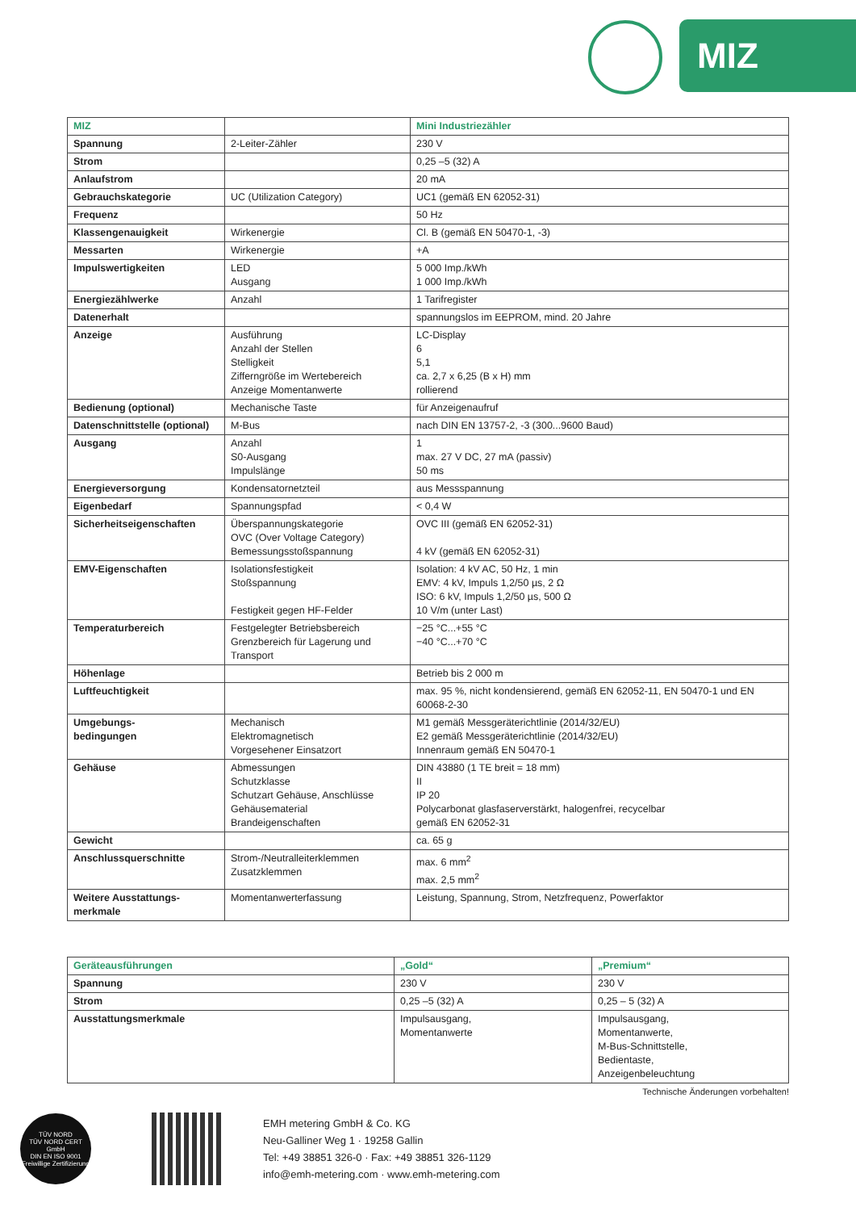MIZ
| MIZ | | Mini Industriezähler |
| --- | --- | --- |
| Spannung | 2-Leiter-Zähler | 230 V |
| Strom | | 0,25 –5 (32) A |
| Anlaufstrom | | 20 mA |
| Gebrauchskategorie | UC (Utilization Category) | UC1 (gemäß EN 62052-31) |
| Frequenz | | 50 Hz |
| Klassengenauigkeit | Wirkenergie | Cl. B (gemäß EN 50470-1, -3) |
| Messarten | Wirkenergie | +A |
| Impulswertigkeiten | LED Ausgang | 5 000 Imp./kWh 1 000 Imp./kWh |
| Energiezählwerke | Anzahl | 1 Tarifregister |
| Datenerhalt | | spannungslos im EEPROM, mind. 20 Jahre |
| Anzeige | Ausführung Anzahl der Stellen Stelligkeit Zifferngröße im Wertebereich Anzeige Momentanwerte | LC-Display 6 5,1 ca. 2,7 x 6,25 (B x H) mm rollierend |
| Bedienung (optional) | Mechanische Taste | für Anzeigenaufruf |
| Datenschnittstelle (optional) | M-Bus | nach DIN EN 13757-2, -3 (300...9600 Baud) |
| Ausgang | Anzahl S0-Ausgang Impulslänge | 1 max. 27 V DC, 27 mA (passiv) 50 ms |
| Energieversorgung | Kondensatornetzteil | aus Messspannung |
| Eigenbedarf | Spannungspfad | < 0,4 W |
| Sicherheitseigenschaften | Überspannungskategorie OVC (Over Voltage Category) Bemessungsstoßspannung | OVC III (gemäß EN 62052-31) 4 kV (gemäß EN 62052-31) |
| EMV-Eigenschaften | Isolationsfestigkeit Stoßspannung Festigkeit gegen HF-Felder | Isolation: 4 kV AC, 50 Hz, 1 min EMV: 4 kV, Impuls 1,2/50 µs, 2 Ω ISO: 6 kV, Impuls 1,2/50 µs, 500 Ω 10 V/m (unter Last) |
| Temperaturbereich | Festgelegter Betriebsbereich Grenzbereich für Lagerung und Transport | −25 °C...+55 °C −40 °C...+70 °C |
| Höhenlage | | Betrieb bis 2 000 m |
| Luftfeuchtigkeit | | max. 95 %, nicht kondensierend, gemäß EN 62052-11, EN 50470-1 und EN 60068-2-30 |
| Umgebungs- bedingungen | Mechanisch Elektromagnetisch Vorgesehener Einsatzort | M1 gemäß Messgeräterichtlinie (2014/32/EU) E2 gemäß Messgeräterichtlinie (2014/32/EU) Innenraum gemäß EN 50470-1 |
| Gehäuse | Abmessungen Schutzklasse Schutzart Gehäuse, Anschlüsse Gehäusematerial Brandeigenschaften | DIN 43880 (1 TE breit = 18 mm) II IP 20 Polycarbonat glasfaserverstärkt, halogenfrei, recycelbar gemäß EN 62052-31 |
| Gewicht | | ca. 65 g |
| Anschlussquerschnitte | Strom-/Neutralleiterklemmen Zusatzklemmen | max. 6 mm<sup>2</sup> max. 2,5 mm<sup>2</sup> |
| Weitere Ausstattungs- merkmale | Momentanwerterfassung | Leistung, Spannung, Strom, Netzfrequenz, Powerfaktor |
| Geräteausführungen | „Gold“ | „Premium“ |
| --- | --- | --- |
| Spannung | 230 V | 230 V |
| Strom | 0,25 –5 (32) A | 0,25 – 5 (32) A |
| Ausstattungsmerkmale | Impulsausgang, Momentanwerte | Impulsausgang, Momentanwerte, M-Bus-Schnittstelle, Bedientaste, Anzeigenbeleuchtung |
Technische Änderungen vorbehalten!
TÜV NORD
TÜV NORD CERT GmbH
DIN EN ISO 9001
Freiwillige Zertifizierung
EMH metering GmbH & Co. KG
Neu-Galliner Weg 1 · 19258 Gallin
Tel: +49 38851 326-0 · Fax: +49 38851 326-1129
info@emh-metering.com · www.emh-metering.com